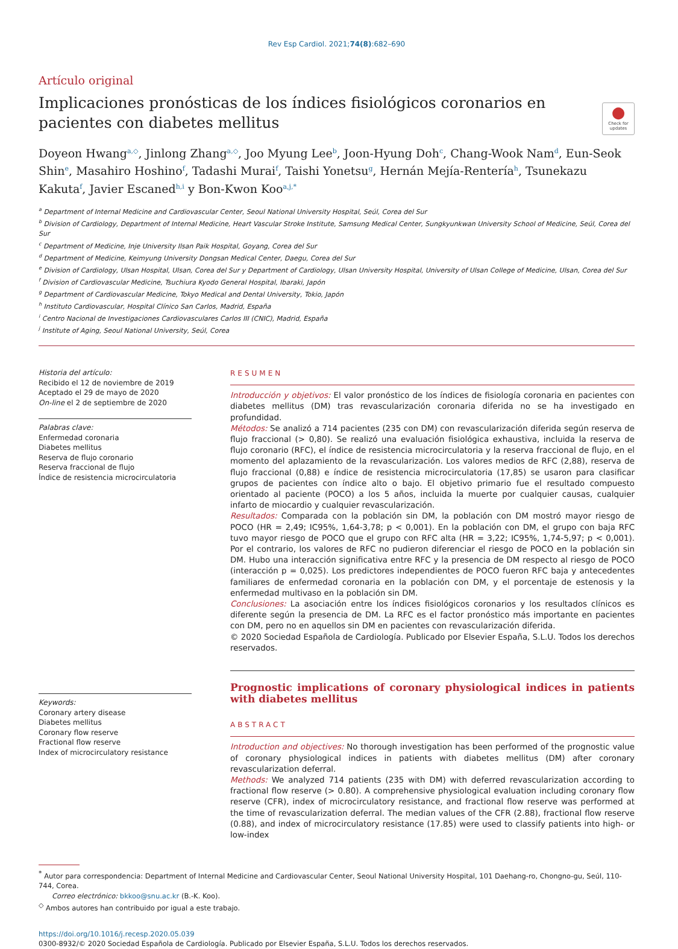Rev Esp Cardiol. 2021;74(8):682–690
Artículo original
Implicaciones pronósticas de los índices fisiológicos coronarios en pacientes con diabetes mellitus
●
Check for updates
Doyeon Hwang<sup>a,◇</sup>, Jinlong Zhang<sup>a,◇</sup>, Joo Myung Lee<sup>b</sup>, Joon-Hyung Doh<sup>c</sup>, Chang-Wook Nam<sup>d</sup>, Eun-Seok Shin<sup>e</sup>, Masahiro Hoshino<sup>f</sup>, Tadashi Murai<sup>f</sup>, Taishi Yonetsu<sup>g</sup>, Hernán Mejía-Rentería<sup>h</sup>, Tsunekazu Kakuta<sup>f</sup>, Javier Escaned<sup>h,i</sup> y Bon-Kwon Koo<sup>a,j,*</sup>
<sup>a</sup> Department of Internal Medicine and Cardiovascular Center, Seoul National University Hospital, Seúl, Corea del Sur
<sup>b</sup> Division of Cardiology, Department of Internal Medicine, Heart Vascular Stroke Institute, Samsung Medical Center, Sungkyunkwan University School of Medicine, Seúl, Corea del Sur
<sup>c</sup> Department of Medicine, Inje University Ilsan Paik Hospital, Goyang, Corea del Sur
<sup>d</sup> Department of Medicine, Keimyung University Dongsan Medical Center, Daegu, Corea del Sur
<sup>e</sup> Division of Cardiology, Ulsan Hospital, Ulsan, Corea del Sur y Department of Cardiology, Ulsan University Hospital, University of Ulsan College of Medicine, Ulsan, Corea del Sur
<sup>f</sup> Division of Cardiovascular Medicine, Tsuchiura Kyodo General Hospital, Ibaraki, Japón
<sup>g</sup> Department of Cardiovascular Medicine, Tokyo Medical and Dental University, Tokio, Japón
<sup>h</sup> Instituto Cardiovascular, Hospital Clínico San Carlos, Madrid, España
<sup>i</sup> Centro Nacional de Investigaciones Cardiovasculares Carlos III (CNIC), Madrid, España
<sup>j</sup> Institute of Aging, Seoul National University, Seúl, Corea
Historia del artículo:
Recibido el 12 de noviembre de 2019
Aceptado el 29 de mayo de 2020
On-line el 2 de septiembre de 2020
Palabras clave:
Enfermedad coronaria
Diabetes mellitus
Reserva de flujo coronario
Reserva fraccional de flujo
Índice de resistencia microcirculatoria
Keywords:
Coronary artery disease
Diabetes mellitus
Coronary flow reserve
Fractional flow reserve
Index of microcirculatory resistance
RESUMEN
Introducción y objetivos: El valor pronóstico de los índices de fisiología coronaria en pacientes con diabetes mellitus (DM) tras revascularización coronaria diferida no se ha investigado en profundidad.
Métodos: Se analizó a 714 pacientes (235 con DM) con revascularización diferida según reserva de flujo fraccional (> 0,80). Se realizó una evaluación fisiológica exhaustiva, incluida la reserva de flujo coronario (RFC), el índice de resistencia microcirculatoria y la reserva fraccional de flujo, en el momento del aplazamiento de la revascularización. Los valores medios de RFC (2,88), reserva de flujo fraccional (0,88) e índice de resistencia microcirculatoria (17,85) se usaron para clasificar grupos de pacientes con índice alto o bajo. El objetivo primario fue el resultado compuesto orientado al paciente (POCO) a los 5 años, incluida la muerte por cualquier causas, cualquier infarto de miocardio y cualquier revascularización.
Resultados: Comparada con la población sin DM, la población con DM mostró mayor riesgo de POCO (HR = 2,49; IC95%, 1,64-3,78; p < 0,001). En la población con DM, el grupo con baja RFC tuvo mayor riesgo de POCO que el grupo con RFC alta (HR = 3,22; IC95%, 1,74-5,97; p < 0,001). Por el contrario, los valores de RFC no pudieron diferenciar el riesgo de POCO en la población sin DM. Hubo una interacción significativa entre RFC y la presencia de DM respecto al riesgo de POCO (interacción p = 0,025). Los predictores independientes de POCO fueron RFC baja y antecedentes familiares de enfermedad coronaria en la población con DM, y el porcentaje de estenosis y la enfermedad multivaso en la población sin DM.
Conclusiones: La asociación entre los índices fisiológicos coronarios y los resultados clínicos es diferente según la presencia de DM. La RFC es el factor pronóstico más importante en pacientes con DM, pero no en aquellos sin DM en pacientes con revascularización diferida.
© 2020 Sociedad Española de Cardiología. Publicado por Elsevier España, S.L.U. Todos los derechos reservados.
Prognostic implications of coronary physiological indices in patients with diabetes mellitus
ABSTRACT
Introduction and objectives: No thorough investigation has been performed of the prognostic value of coronary physiological indices in patients with diabetes mellitus (DM) after coronary revascularization deferral.
Methods: We analyzed 714 patients (235 with DM) with deferred revascularization according to fractional flow reserve (> 0.80). A comprehensive physiological evaluation including coronary flow reserve (CFR), index of microcirculatory resistance, and fractional flow reserve was performed at the time of revascularization deferral. The median values of the CFR (2.88), fractional flow reserve (0.88), and index of microcirculatory resistance (17.85) were used to classify patients into high- or low-index
<sup>*</sup> Autor para correspondencia: Department of Internal Medicine and Cardiovascular Center, Seoul National University Hospital, 101 Daehang-ro, Chongno-gu, Seúl, 110-744, Corea.
Correo electrónico: bkkoo@snu.ac.kr (B.-K. Koo).
<sup>◇</sup> Ambos autores han contribuido por igual a este trabajo.
https://doi.org/10.1016/j.recesp.2020.05.039
0300-8932/© 2020 Sociedad Española de Cardiología. Publicado por Elsevier España, S.L.U. Todos los derechos reservados.